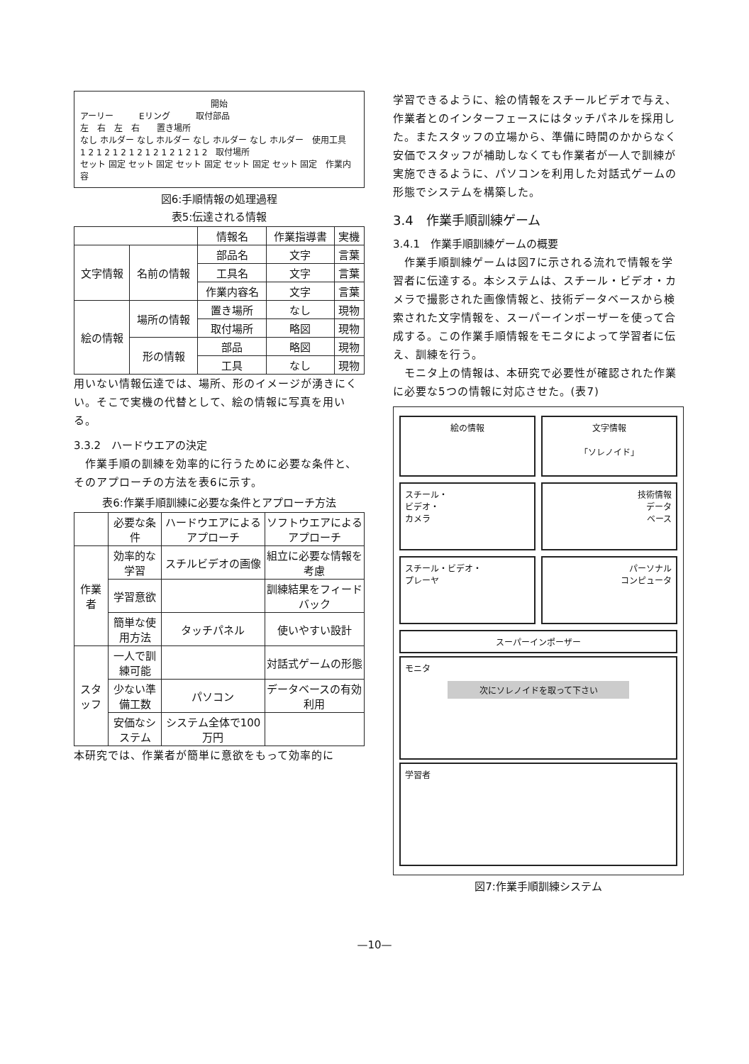開始
アーリー　　　Eリング　　　取付部品
左　右　左　右　　置き場所
なし ホルダー なし ホルダー なし ホルダー なし ホルダー　使用工具
1 2 1 2 1 2 1 2 1 2 1 2 1 2 1 2　取付場所
セット 固定 セット 固定 セット 固定 セット 固定 セット 固定　作業内容
図6:手順情報の処理過程
表5:伝達される情報
| | | 情報名 | 作業指導書 | 実機 |
| --- | --- | --- | --- | --- |
| 文字情報 | 名前の情報 | 部品名 | 文字 | 言葉 |
| | | 工具名 | 文字 | 言葉 |
| | | 作業内容名 | 文字 | 言葉 |
| 絵の情報 | 場所の情報 | 置き場所 | なし | 現物 |
| | | 取付場所 | 略図 | 現物 |
| | 形の情報 | 部品 | 略図 | 現物 |
| | | 工具 | なし | 現物 |
用いない情報伝達では、場所、形のイメージが湧きにくい。そこで実機の代替として、絵の情報に写真を用いる。
3.3.2　ハードウエアの決定
　作業手順の訓練を効率的に行うために必要な条件と、そのアプローチの方法を表6に示す。
表6:作業手順訓練に必要な条件とアプローチ方法
| | 必要な条件 | ハードウエアによるアプローチ | ソフトウエアによるアプローチ |
| --- | --- | --- | --- |
| 作業者 | 効率的な学習 | スチルビデオの画像 | 組立に必要な情報を考慮 |
| | 学習意欲 | | 訓練結果をフィードバック |
| | 簡単な使用方法 | タッチパネル | 使いやすい設計 |
| スタッフ | 一人で訓練可能 | | 対話式ゲームの形態 |
| | 少ない準備工数 | パソコン | データベースの有効利用 |
| | 安価なシステム | システム全体で100万円 | |
本研究では、作業者が簡単に意欲をもって効率的に
学習できるように、絵の情報をスチールビデオで与え、作業者とのインターフェースにはタッチパネルを採用した。またスタッフの立場から、準備に時間のかからなく安価でスタッフが補助しなくても作業者が一人で訓練が実施できるように、パソコンを利用した対話式ゲームの形態でシステムを構築した。
3.4　作業手順訓練ゲーム
3.4.1　作業手順訓練ゲームの概要
　作業手順訓練ゲームは図7に示される流れで情報を学習者に伝達する。本システムは、スチール・ビデオ・カメラで撮影された画像情報と、技術データベースから検索された文字情報を、スーパーインポーザーを使って合成する。この作業手順情報をモニタによって学習者に伝え、訓練を行う。
　モニタ上の情報は、本研究で必要性が確認された作業に必要な5つの情報に対応させた。(表7)
絵の情報 文字情報
「ソレノイド」
スチール・
ビデオ・
カメラ
技術情報
データ
ベース
スチール・ビデオ・
プレーヤ
パーソナル
コンピュータ
スーパーインポーザー
モニタ
次にソレノイドを取って下さい
学習者
図7:作業手順訓練システム
—10—